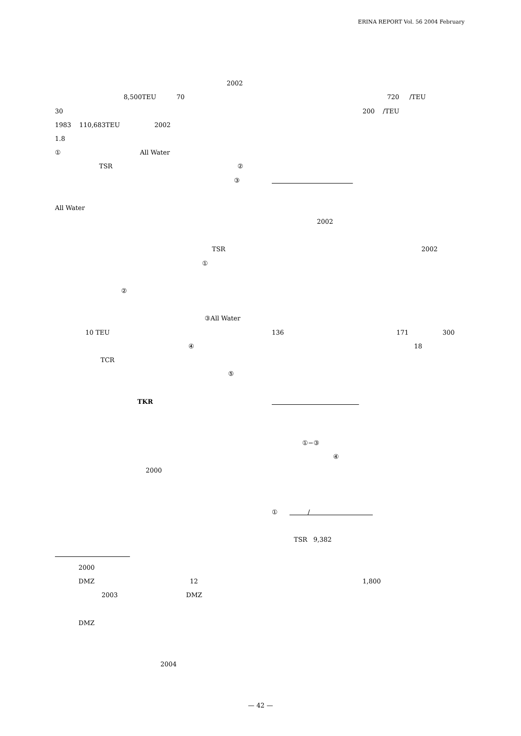ERINA REPORT Vol. 56 2004 February
2002
8,500TEU 70
30
1983 110,683TEU 2002
1.8
① All Water
TSR ②
③
All Water
TSR
①
②
③All Water
10 TEU
④
TCR ⑤
TKR
2000
2000
DMZ 12
2003 DMZ
DMZ
2004
720 /TEU
200 /TEU
2002
2002
136 171 300
18
①−③
④
① /
TSR 9,382
1,800
— 42 —